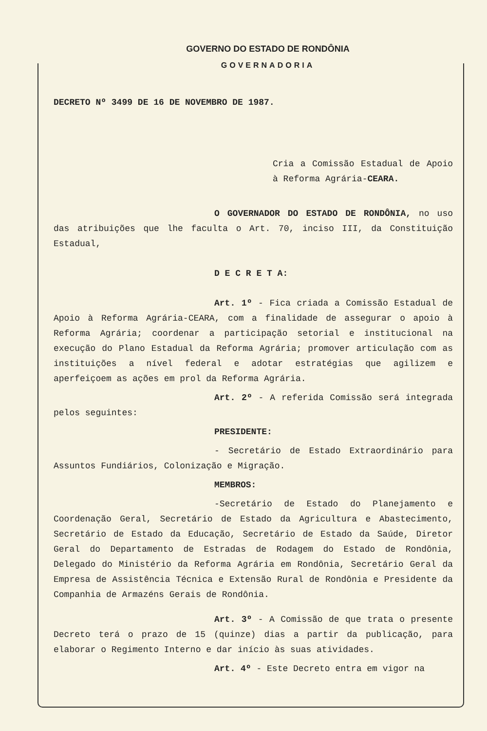GOVERNO DO ESTADO DE RONDÔNIA
GOVERNADORIA
DECRETO Nº 3499 DE 16 DE NOVEMBRO DE 1987.
Cria a Comissão Estadual de Apoio à Reforma Agrária-CEARA.
O GOVERNADOR DO ESTADO DE RONDÔNIA, no uso das atribuições que lhe faculta o Art. 70, inciso III, da Constituição Estadual,
D E C R E T A:
Art. 1º - Fica criada a Comissão Estadual de Apoio à Reforma Agrária-CEARA, com a finalidade de assegurar o apoio à Reforma Agrária; coordenar a participação setorial e institucional na execução do Plano Estadual da Reforma Agrária; promover articulação com as instituições a nível federal e adotar estratégias que agilizem e aperfeiçoem as ações em prol da Reforma Agrária.
Art. 2º - A referida Comissão será integrada pelos seguintes:
PRESIDENTE:
- Secretário de Estado Extraordinário para Assuntos Fundiários, Colonização e Migração.
MEMBROS:
-Secretário de Estado do Planejamento e Coordenação Geral, Secretário de Estado da Agricultura e Abastecimento, Secretário de Estado da Educação, Secretário de Estado da Saúde, Diretor Geral do Departamento de Estradas de Rodagem do Estado de Rondônia, Delegado do Ministério da Reforma Agrária em Rondônia, Secretário Geral da Empresa de Assistência Técnica e Extensão Rural de Rondônia e Presidente da Companhia de Armazéns Gerais de Rondônia.
Art. 3º - A Comissão de que trata o presente Decreto terá o prazo de 15 (quinze) dias a partir da publicação, para elaborar o Regimento Interno e dar início às suas atividades.
Art. 4º - Este Decreto entra em vigor na